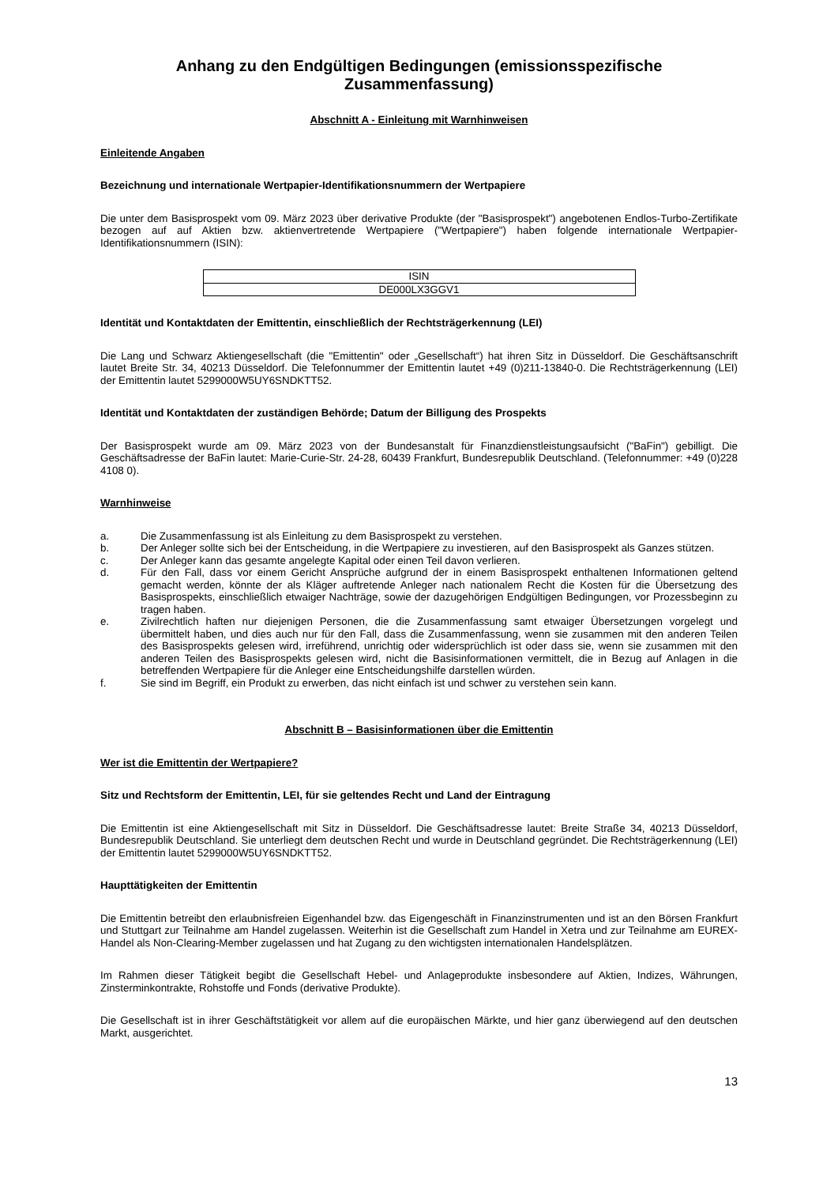Anhang zu den Endgültigen Bedingungen (emissionsspezifische Zusammenfassung)
Abschnitt A - Einleitung mit Warnhinweisen
Einleitende Angaben
Bezeichnung und internationale Wertpapier-Identifikationsnummern der Wertpapiere
Die unter dem Basisprospekt vom 09. März 2023 über derivative Produkte (der "Basisprospekt") angebotenen Endlos-Turbo-Zertifikate bezogen auf auf Aktien bzw. aktienvertretende Wertpapiere ("Wertpapiere") haben folgende internationale Wertpapier-Identifikationsnummern (ISIN):
| ISIN |
| --- |
| DE000LX3GGV1 |
Identität und Kontaktdaten der Emittentin, einschließlich der Rechtsträgerkennung (LEI)
Die Lang und Schwarz Aktiengesellschaft (die "Emittentin" oder „Gesellschaft“) hat ihren Sitz in Düsseldorf. Die Geschäftsanschrift lautet Breite Str. 34, 40213 Düsseldorf. Die Telefonnummer der Emittentin lautet +49 (0)211-13840-0. Die Rechtsträgerkennung (LEI) der Emittentin lautet 5299000W5UY6SNDKTT52.
Identität und Kontaktdaten der zuständigen Behörde; Datum der Billigung des Prospekts
Der Basisprospekt wurde am 09. März 2023 von der Bundesanstalt für Finanzdienstleistungsaufsicht ("BaFin") gebilligt. Die Geschäftsadresse der BaFin lautet: Marie-Curie-Str. 24-28, 60439 Frankfurt, Bundesrepublik Deutschland. (Telefonnummer: +49 (0)228 4108 0).
Warnhinweise
a. Die Zusammenfassung ist als Einleitung zu dem Basisprospekt zu verstehen.
b. Der Anleger sollte sich bei der Entscheidung, in die Wertpapiere zu investieren, auf den Basisprospekt als Ganzes stützen.
c. Der Anleger kann das gesamte angelegte Kapital oder einen Teil davon verlieren.
d. Für den Fall, dass vor einem Gericht Ansprüche aufgrund der in einem Basisprospekt enthaltenen Informationen geltend gemacht werden, könnte der als Kläger auftretende Anleger nach nationalem Recht die Kosten für die Übersetzung des Basisprospekts, einschließlich etwaiger Nachträge, sowie der dazugehörigen Endgültigen Bedingungen, vor Prozessbeginn zu tragen haben.
e. Zivilrechtlich haften nur diejenigen Personen, die die Zusammenfassung samt etwaiger Übersetzungen vorgelegt und übermittelt haben, und dies auch nur für den Fall, dass die Zusammenfassung, wenn sie zusammen mit den anderen Teilen des Basisprospekts gelesen wird, irreführend, unrichtig oder widersprüchlich ist oder dass sie, wenn sie zusammen mit den anderen Teilen des Basisprospekts gelesen wird, nicht die Basisinformationen vermittelt, die in Bezug auf Anlagen in die betreffenden Wertpapiere für die Anleger eine Entscheidungshilfe darstellen würden.
f. Sie sind im Begriff, ein Produkt zu erwerben, das nicht einfach ist und schwer zu verstehen sein kann.
Abschnitt B – Basisinformationen über die Emittentin
Wer ist die Emittentin der Wertpapiere?
Sitz und Rechtsform der Emittentin, LEI, für sie geltendes Recht und Land der Eintragung
Die Emittentin ist eine Aktiengesellschaft mit Sitz in Düsseldorf. Die Geschäftsadresse lautet: Breite Straße 34, 40213 Düsseldorf, Bundesrepublik Deutschland. Sie unterliegt dem deutschen Recht und wurde in Deutschland gegründet. Die Rechtsträgerkennung (LEI) der Emittentin lautet 5299000W5UY6SNDKTT52.
Haupttätigkeiten der Emittentin
Die Emittentin betreibt den erlaubnisfreien Eigenhandel bzw. das Eigengeschäft in Finanzinstrumenten und ist an den Börsen Frankfurt und Stuttgart zur Teilnahme am Handel zugelassen. Weiterhin ist die Gesellschaft zum Handel in Xetra und zur Teilnahme am EUREX-Handel als Non-Clearing-Member zugelassen und hat Zugang zu den wichtigsten internationalen Handelsplätzen.
Im Rahmen dieser Tätigkeit begibt die Gesellschaft Hebel- und Anlageprodukte insbesondere auf Aktien, Indizes, Währungen, Zinsterminkontrakte, Rohstoffe und Fonds (derivative Produkte).
Die Gesellschaft ist in ihrer Geschäftstätigkeit vor allem auf die europäischen Märkte, und hier ganz überwiegend auf den deutschen Markt, ausgerichtet.
13